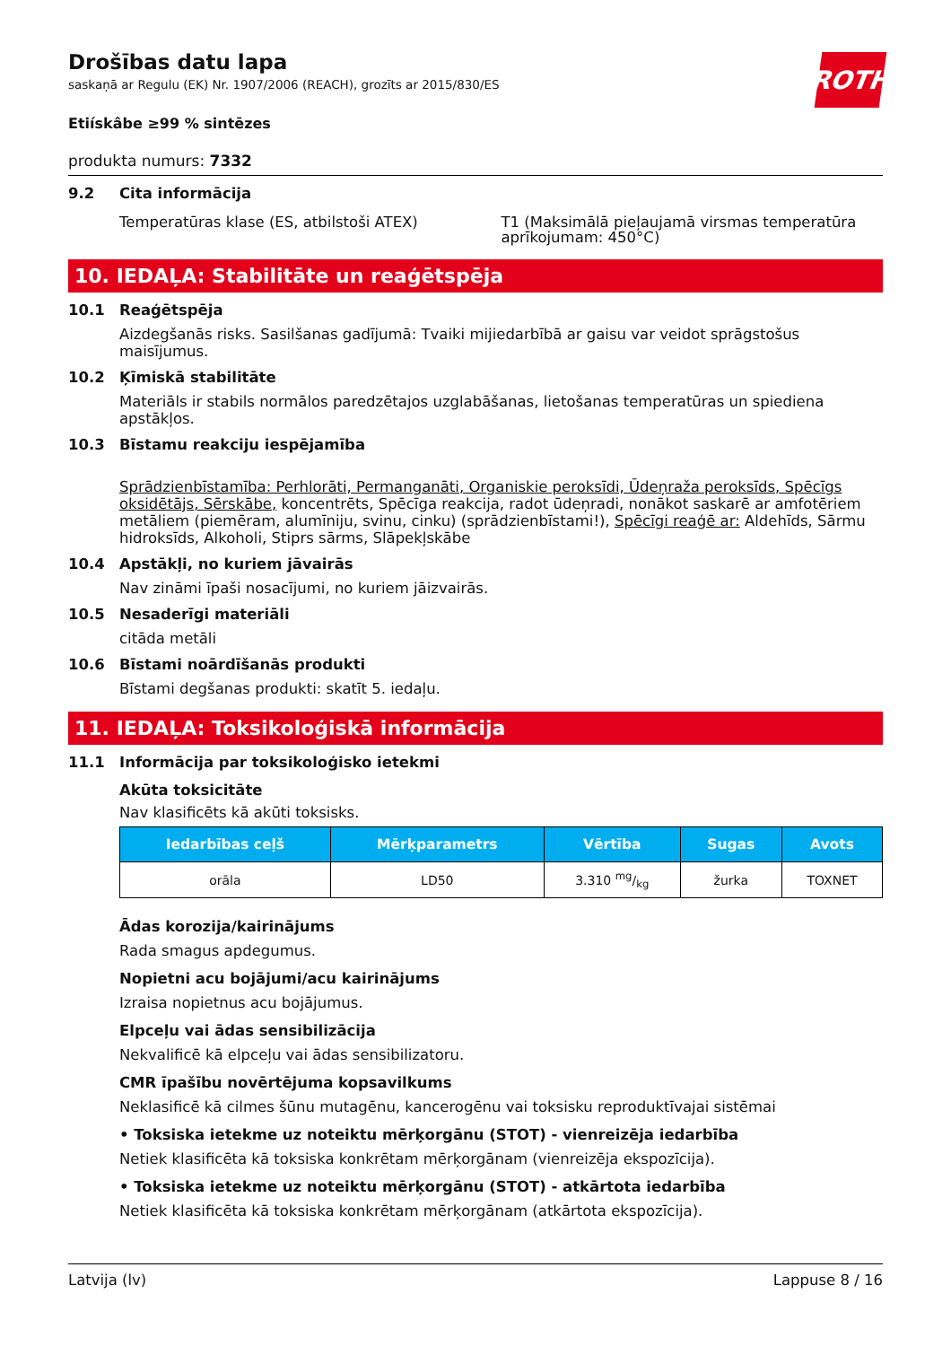ROTH
Drošības datu lapa
saskaņā ar Regulu (EK) Nr. 1907/2006 (REACH), grozīts ar 2015/830/ES
Etiískâbe ≥99 % sintēzes
produkta numurs: 7332
9.2 Cita informācija
Temperatūras klase (ES, atbilstoši ATEX)
T1 (Maksimālā pieļaujamā virsmas temperatūra aprīkojumam: 450°C)
10. IEDAĻA: Stabilitāte un reaģētspēja
10.1 Reaģētspēja
Aizdegšanās risks. Sasilšanas gadījumā: Tvaiki mijiedarbībā ar gaisu var veidot sprāgstošus maisījumus.
10.2 Ķīmiskā stabilitāte
Materiāls ir stabils normālos paredzētajos uzglabāšanas, lietošanas temperatūras un spiediena apstākļos.
10.3 Bīstamu reakciju iespējamība
Sprādzienbīstamība: Perhlorāti, Permanganāti, Organiskie peroksīdi, Ūdeņraža peroksīds, Spēcīgs oksidētājs, Sērskābe, koncentrēts, Spēcīga reakcija, radot ūdeņradi, nonākot saskarē ar amfotēriem metāliem (piemēram, alumīniju, svinu, cinku) (sprādzienbīstami!), Spēcīgi reaģē ar: Aldehīds, Sārmu hidroksīds, Alkoholi, Stiprs sārms, Slāpekļskābe
10.4 Apstākļi, no kuriem jāvairās
Nav zināmi īpaši nosacījumi, no kuriem jāizvairās.
10.5 Nesaderīgi materiāli
citāda metāli
10.6 Bīstami noārdīšanās produkti
Bīstami degšanas produkti: skatīt 5. iedaļu.
11. IEDAĻA: Toksikoloģiskā informācija
11.1 Informācija par toksikoloģisko ietekmi
Akūta toksicitāte
Nav klasificēts kā akūti toksisks.
| Iedarbības ceļš | Mērķparametrs | Vērtība | Sugas | Avots |
| --- | --- | --- | --- | --- |
| orāla | LD50 | 3.310 mg/kg | žurka | TOXNET |
Ādas korozija/kairinājums
Rada smagus apdegumus.
Nopietni acu bojājumi/acu kairinājums
Izraisa nopietnus acu bojājumus.
Elpceļu vai ādas sensibilizācija
Nekvalificē kā elpceļu vai ādas sensibilizatoru.
CMR īpašību novērtējuma kopsavilkums
Neklasificē kā cilmes šūnu mutagēnu, kancerogēnu vai toksisku reproduktīvajai sistēmai
• Toksiska ietekme uz noteiktu mērķorgānu (STOT) - vienreizēja iedarbība
Netiek klasificēta kā toksiska konkrētam mērķorgānam (vienreizēja ekspozīcija).
• Toksiska ietekme uz noteiktu mērķorgānu (STOT) - atkārtota iedarbība
Netiek klasificēta kā toksiska konkrētam mērķorgānam (atkārtota ekspozīcija).
Latvija (lv) Lappuse 8 / 16